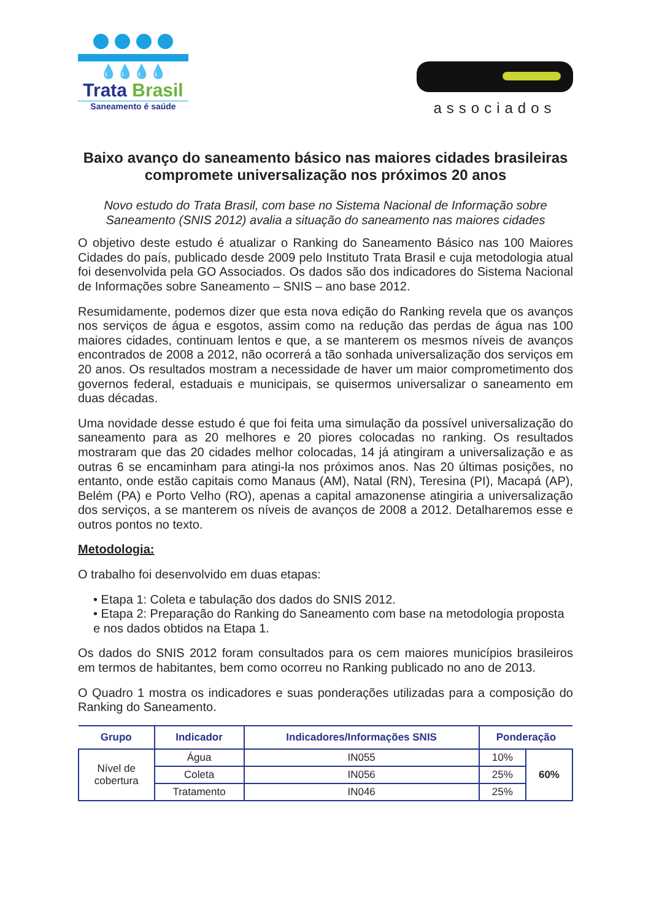💧💧💧💧
Trata Brasil
Saneamento é saúde
associados
Baixo avanço do saneamento básico nas maiores cidades brasileiras compromete universalização nos próximos 20 anos
Novo estudo do Trata Brasil, com base no Sistema Nacional de Informação sobre Saneamento (SNIS 2012) avalia a situação do saneamento nas maiores cidades
O objetivo deste estudo é atualizar o Ranking do Saneamento Básico nas 100 Maiores Cidades do país, publicado desde 2009 pelo Instituto Trata Brasil e cuja metodologia atual foi desenvolvida pela GO Associados. Os dados são dos indicadores do Sistema Nacional de Informações sobre Saneamento – SNIS – ano base 2012.
Resumidamente, podemos dizer que esta nova edição do Ranking revela que os avanços nos serviços de água e esgotos, assim como na redução das perdas de água nas 100 maiores cidades, continuam lentos e que, a se manterem os mesmos níveis de avanços encontrados de 2008 a 2012, não ocorrerá a tão sonhada universalização dos serviços em 20 anos. Os resultados mostram a necessidade de haver um maior comprometimento dos governos federal, estaduais e municipais, se quisermos universalizar o saneamento em duas décadas.
Uma novidade desse estudo é que foi feita uma simulação da possível universalização do saneamento para as 20 melhores e 20 piores colocadas no ranking. Os resultados mostraram que das 20 cidades melhor colocadas, 14 já atingiram a universalização e as outras 6 se encaminham para atingi-la nos próximos anos. Nas 20 últimas posições, no entanto, onde estão capitais como Manaus (AM), Natal (RN), Teresina (PI), Macapá (AP), Belém (PA) e Porto Velho (RO), apenas a capital amazonense atingiria a universalização dos serviços, a se manterem os níveis de avanços de 2008 a 2012. Detalharemos esse e outros pontos no texto.
Metodologia:
O trabalho foi desenvolvido em duas etapas:
• Etapa 1: Coleta e tabulação dos dados do SNIS 2012.
• Etapa 2: Preparação do Ranking do Saneamento com base na metodologia proposta e nos dados obtidos na Etapa 1.
Os dados do SNIS 2012 foram consultados para os cem maiores municípios brasileiros em termos de habitantes, bem como ocorreu no Ranking publicado no ano de 2013.
O Quadro 1 mostra os indicadores e suas ponderações utilizadas para a composição do Ranking do Saneamento.
| Grupo | Indicador | Indicadores/Informações SNIS | Ponderação | |
| --- | --- | --- | --- | --- |
| Nível de cobertura | Água | IN055 | 10% | 60% |
| | Coleta | IN056 | 25% | |
| | Tratamento | IN046 | 25% | |